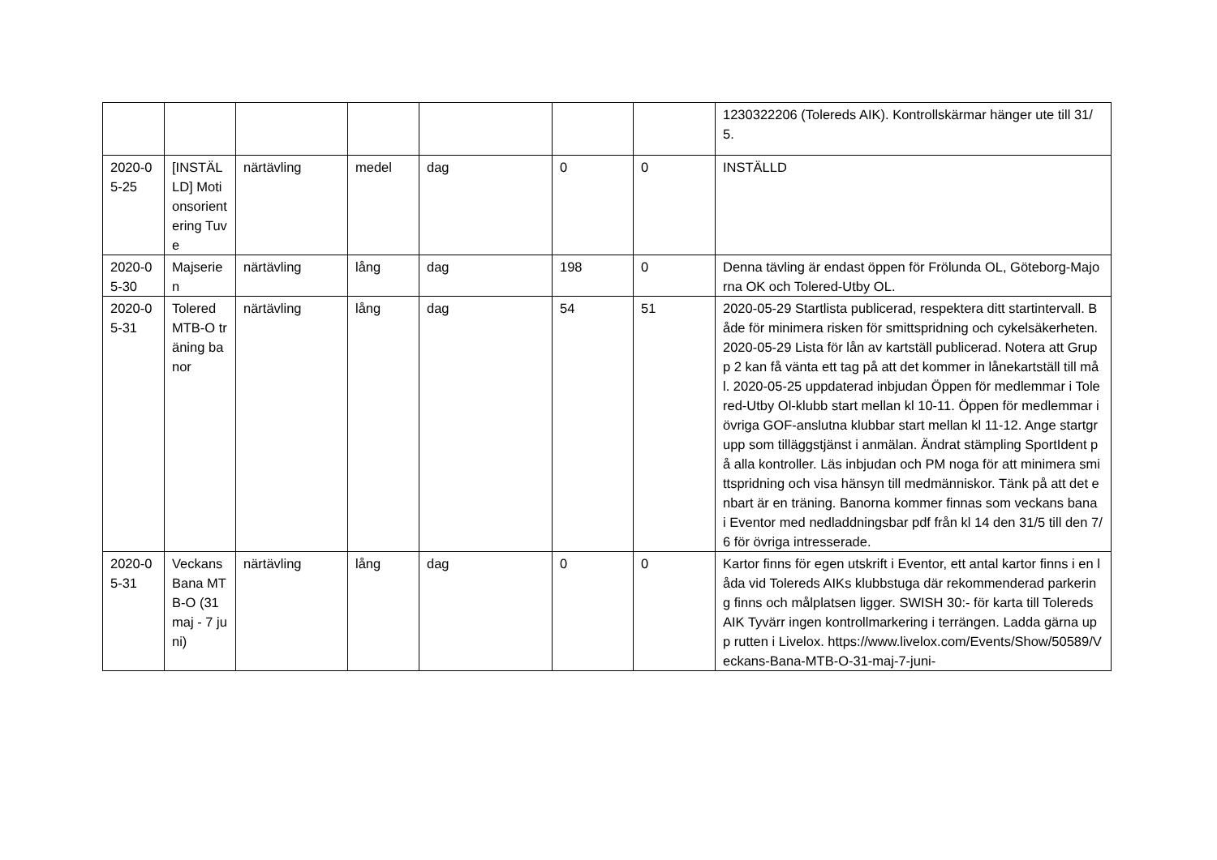| | | | | | | | 1230322206 (Tolereds AIK). Kontrollskärmar hänger ute till 31/5. |
| 2020-05-25 | [INSTÄLLD] Motionsorientering Tuve | närtävling | medel | dag | 0 | 0 | INSTÄLLD |
| 2020-05-30 | Majserien | närtävling | lång | dag | 198 | 0 | Denna tävling är endast öppen för Frölunda OL, Göteborg-Majorna OK och Tolered-Utby OL. |
| 2020-05-31 | Tolered MTB-O träning banor | närtävling | lång | dag | 54 | 51 | 2020-05-29 Startlista publicerad, respektera ditt startintervall. Både för minimera risken för smittspridning och cykelsäkerheten. 2020-05-29 Lista för lån av kartställ publicerad. Notera att Grupp 2 kan få vänta ett tag på att det kommer in lånekartställ till mål. 2020-05-25 uppdaterad inbjudan Öppen för medlemmar i Tolered-Utby Ol-klubb start mellan kl 10-11. Öppen för medlemmar i övriga GOF-anslutna klubbar start mellan kl 11-12. Ange startgrupp som tilläggstjänst i anmälan. Ändrat stämpling SportIdent på alla kontroller. Läs inbjudan och PM noga för att minimera smittspridning och visa hänsyn till medmänniskor. Tänk på att det enbart är en träning. Banorna kommer finnas som veckans bana i Eventor med nedladdningsbar pdf från kl 14 den 31/5 till den 7/6 för övriga intresserade. |
| 2020-05-31 | Veckans Bana MTB-O (31 maj - 7 juni) | närtävling | lång | dag | 0 | 0 | Kartor finns för egen utskrift i Eventor, ett antal kartor finns i en låda vid Tolereds AIKs klubbstuga där rekommenderad parkering finns och målplatsen ligger. SWISH 30:- för karta till Tolereds AIK Tyvärr ingen kontrollmarkering i terrängen. Ladda gärna upp rutten i Livelox. https://www.livelox.com/Events/Show/50589/Veckans-Bana-MTB-O-31-maj-7-juni- |